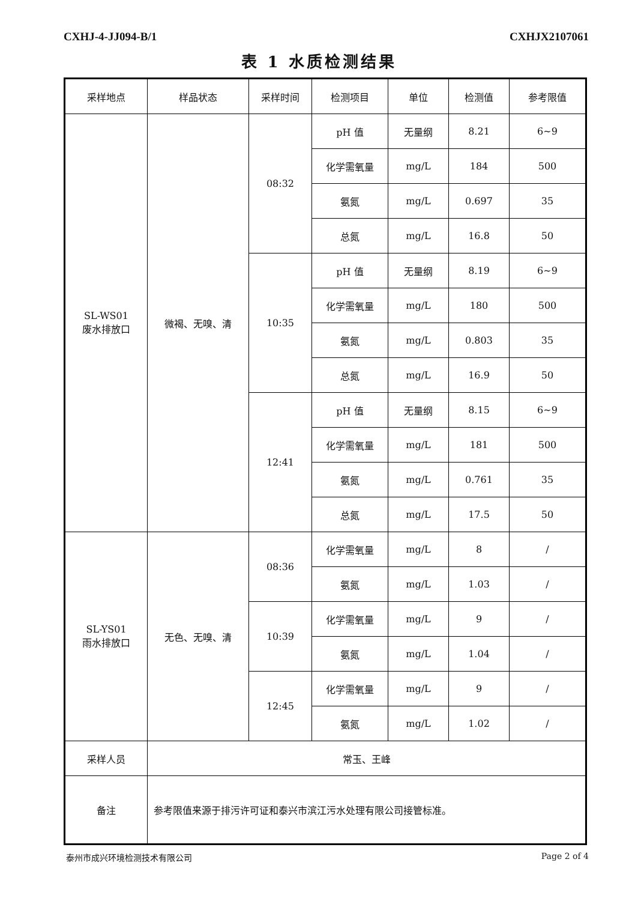CXHJ-4-JJ094-B/1 CXHJX2107061
表 1 水质检测结果
| 采样地点 | 样品状态 | 采样时间 | 检测项目 | 单位 | 检测值 | 参考限值 |
| --- | --- | --- | --- | --- | --- | --- |
| SL-WS01 废水排放口 | 微褐、无嗅、清 | 08:32 | pH 值 | 无量纲 | 8.21 | 6~9 |
| | | | 化学需氧量 | mg/L | 184 | 500 |
| | | | 氨氮 | mg/L | 0.697 | 35 |
| | | | 总氮 | mg/L | 16.8 | 50 |
| | | 10:35 | pH 值 | 无量纲 | 8.19 | 6~9 |
| | | | 化学需氧量 | mg/L | 180 | 500 |
| | | | 氨氮 | mg/L | 0.803 | 35 |
| | | | 总氮 | mg/L | 16.9 | 50 |
| | | 12:41 | pH 值 | 无量纲 | 8.15 | 6~9 |
| | | | 化学需氧量 | mg/L | 181 | 500 |
| | | | 氨氮 | mg/L | 0.761 | 35 |
| | | | 总氮 | mg/L | 17.5 | 50 |
| SL-YS01 雨水排放口 | 无色、无嗅、清 | 08:36 | 化学需氧量 | mg/L | 8 | / |
| | | | 氨氮 | mg/L | 1.03 | / |
| | | 10:39 | 化学需氧量 | mg/L | 9 | / |
| | | | 氨氮 | mg/L | 1.04 | / |
| | | 12:45 | 化学需氧量 | mg/L | 9 | / |
| | | | 氨氮 | mg/L | 1.02 | / |
| 采样人员 | 常玉、王峰 | | | | | |
| 备注 | 参考限值来源于排污许可证和泰兴市滨江污水处理有限公司接管标准。 | | | | | |
泰州市成兴环境检测技术有限公司 Page 2 of 4